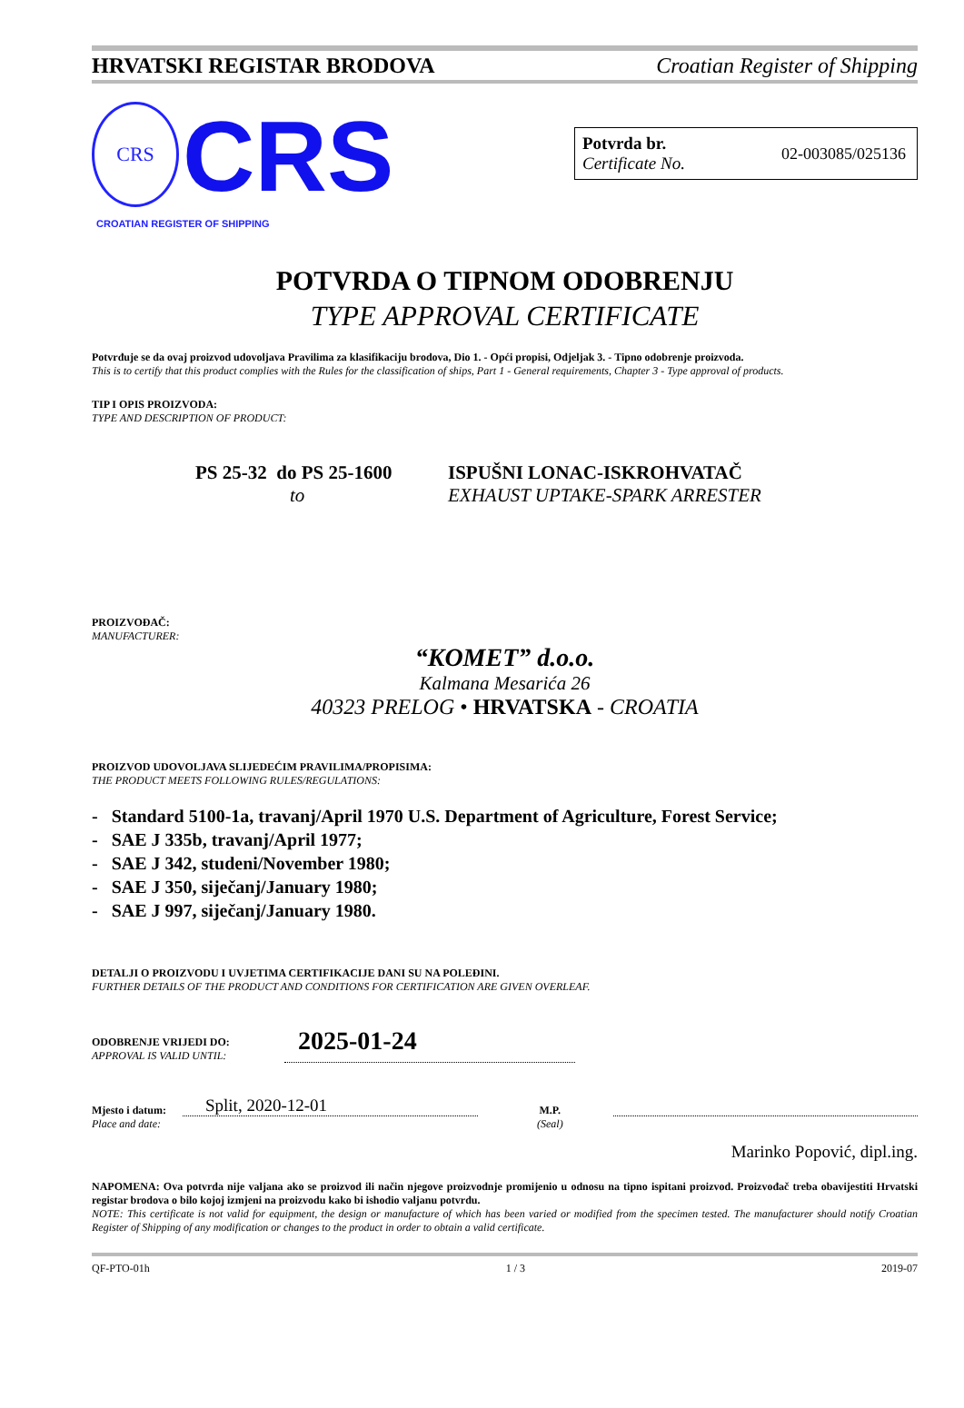HRVATSKI REGISTAR BRODOVA Croatian Register of Shipping
CRS CRS
CROATIAN REGISTER OF SHIPPING
Potvrda br.
Certificate No.
02-003085/025136
POTVRDA O TIPNOM ODOBRENJU
TYPE APPROVAL CERTIFICATE
Potvrđuje se da ovaj proizvod udovoljava Pravilima za klasifikaciju brodova, Dio 1. - Opći propisi, Odjeljak 3. - Tipno odobrenje proizvoda.
This is to certify that this product complies with the Rules for the classification of ships, Part 1 - General requirements, Chapter 3 - Type approval of products.
TIP I OPIS PROIZVODA:
TYPE AND DESCRIPTION OF PRODUCT:
PS 25-32 do PS 25-1600
to
ISPUŠNI LONAC-ISKROHVATAČ
EXHAUST UPTAKE-SPARK ARRESTER
PROIZVOĐAČ:
MANUFACTURER:
“KOMET” d.o.o.
Kalmana Mesarića 26
40323 PRELOG • HRVATSKA - CROATIA
PROIZVOD UDOVOLJAVA SLIJEDEĆIM PRAVILIMA/PROPISIMA:
THE PRODUCT MEETS FOLLOWING RULES/REGULATIONS:
- Standard 5100-1a, travanj/April 1970 U.S. Department of Agriculture, Forest Service;
- SAE J 335b, travanj/April 1977;
- SAE J 342, studeni/November 1980;
- SAE J 350, siječanj/January 1980;
- SAE J 997, siječanj/January 1980.
DETALJI O PROIZVODU I UVJETIMA CERTIFIKACIJE DANI SU NA POLEĐINI.
FURTHER DETAILS OF THE PRODUCT AND CONDITIONS FOR CERTIFICATION ARE GIVEN OVERLEAF.
ODOBRENJE VRIJEDI DO:
APPROVAL IS VALID UNTIL:
2025-01-24
Mjesto i datum:
Place and date:
Split, 2020-12-01
M.P.
(Seal)
Marinko Popović, dipl.ing.
NAPOMENA: Ova potvrda nije valjana ako se proizvod ili način njegove proizvodnje promijenio u odnosu na tipno ispitani proizvod. Proizvođač treba obavijestiti Hrvatski registar brodova o bilo kojoj izmjeni na proizvodu kako bi ishodio valjanu potvrdu.
NOTE: This certificate is not valid for equipment, the design or manufacture of which has been varied or modified from the specimen tested. The manufacturer should notify Croatian Register of Shipping of any modification or changes to the product in order to obtain a valid certificate.
QF-PTO-01h 1 / 3 2019-07